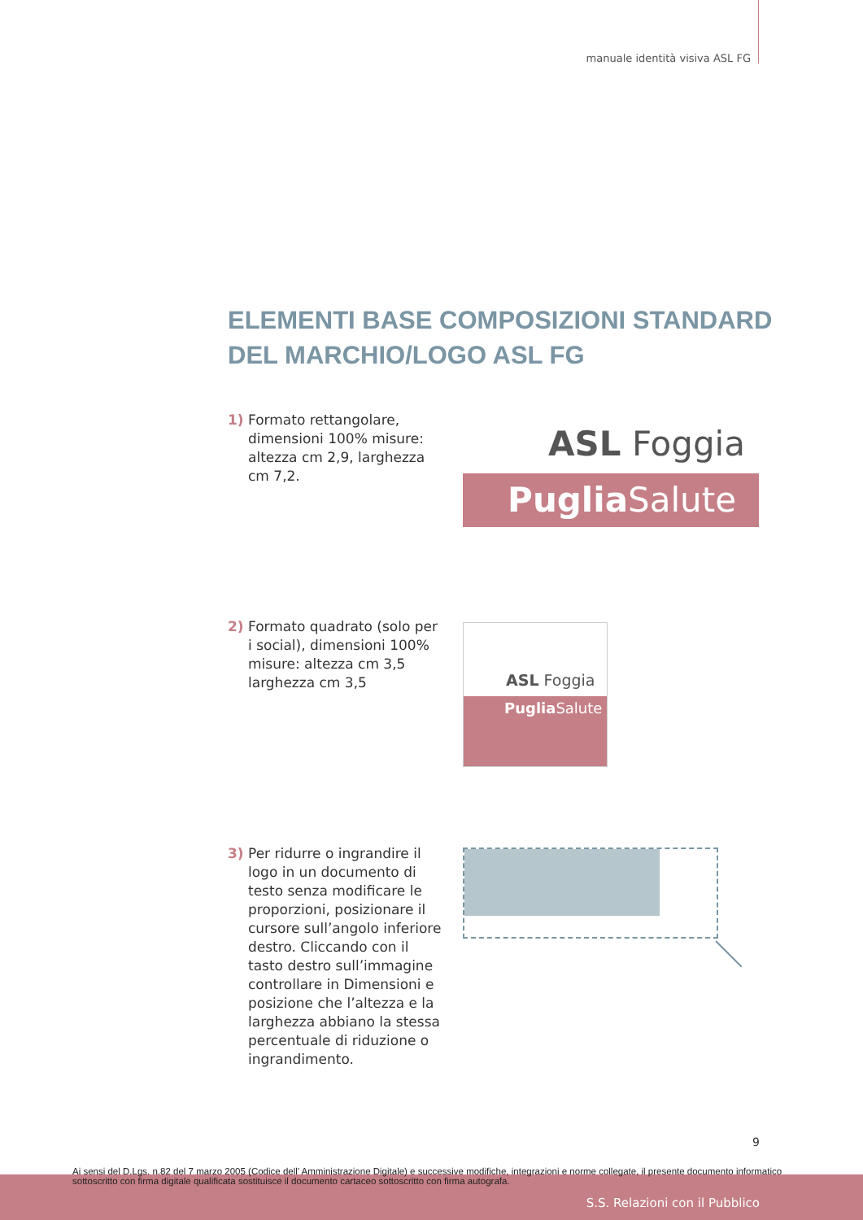manuale identità visiva ASL FG
ELEMENTI BASE COMPOSIZIONI STANDARD
DEL MARCHIO/LOGO ASL FG
1) Formato rettangolare, dimensioni 100% misure: altezza cm 2,9, larghezza cm 7,2.
ASL Foggia
Puglia Salute
2) Formato quadrato (solo per i social), dimensioni 100% misure: altezza cm 3,5 larghezza cm 3,5
ASL Foggia
Puglia Salute
3) Per ridurre o ingrandire il logo in un documento di testo senza modificare le proporzioni, posizionare il cursore sull’angolo inferiore destro. Cliccando con il tasto destro sull’immagine controllare in Dimensioni e posizione che l’altezza e la larghezza abbiano la stessa percentuale di riduzione o ingrandimento.
9
Ai sensi del D.Lgs. n.82 del 7 marzo 2005 (Codice dell' Amministrazione Digitale) e successive modifiche, integrazioni e norme collegate, il presente documento informatico sottoscritto con firma digitale qualificata sostituisce il documento cartaceo sottoscritto con firma autografa.
S.S. Relazioni con il Pubblico